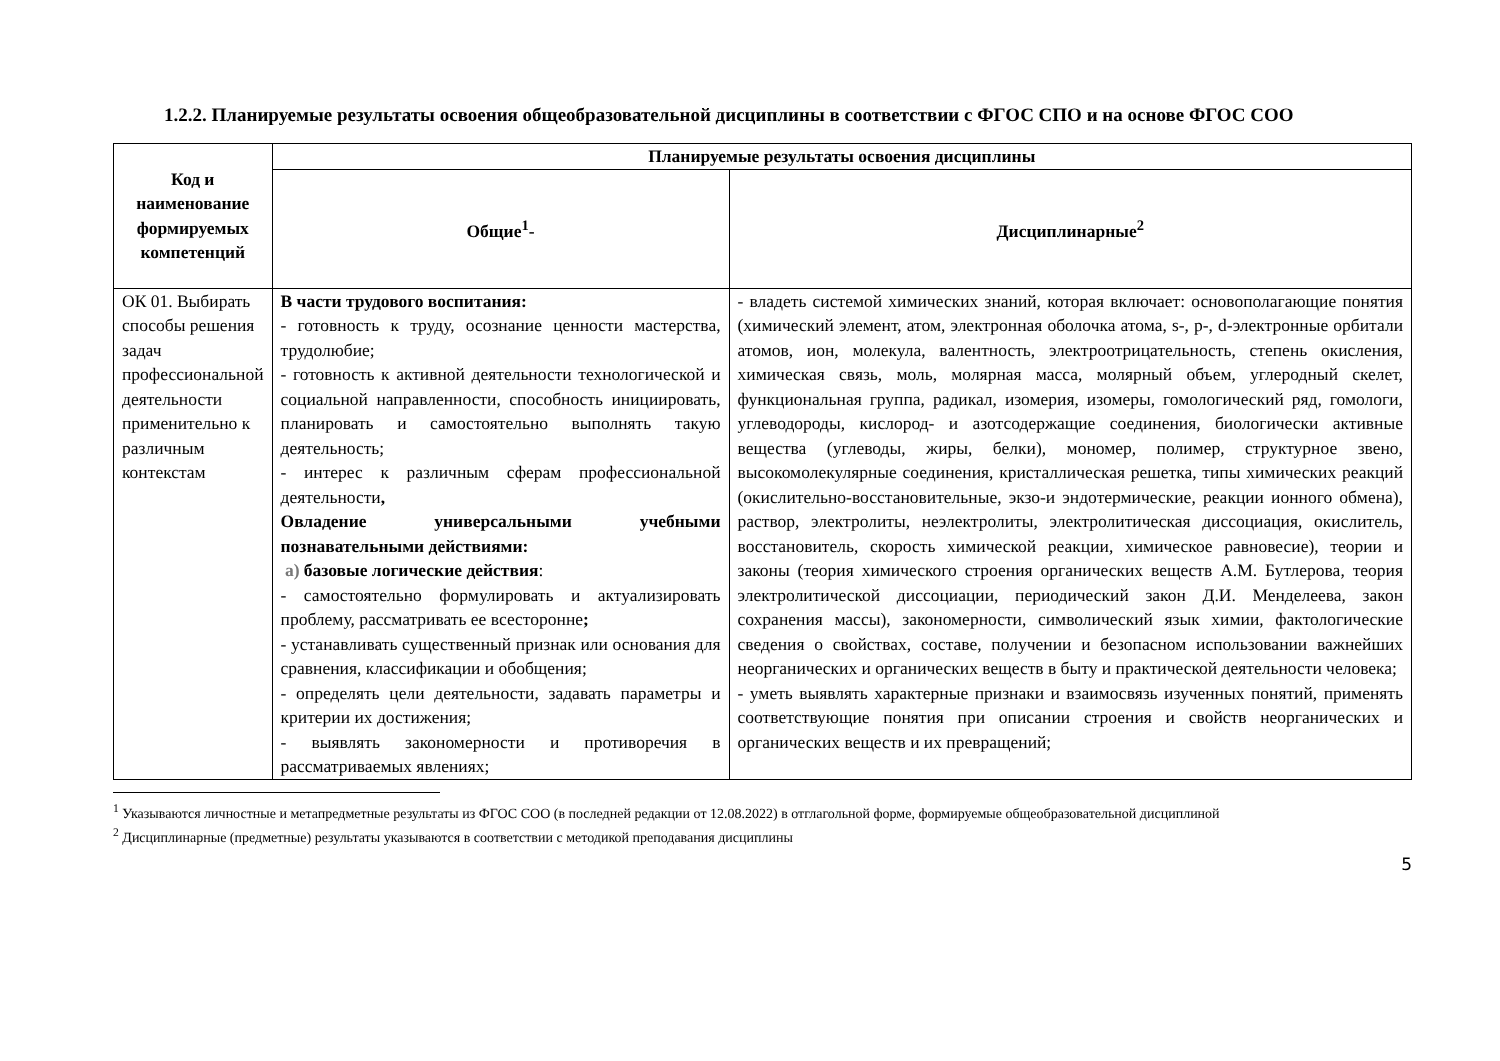1.2.2. Планируемые результаты освоения общеобразовательной дисциплины в соответствии с ФГОС СПО и на основе ФГОС СОО
| Код и наименование формируемых компетенций | Планируемые результаты освоения дисциплины | |
| --- | --- | --- |
| | Общие<sup>1</sup>- | Дисциплинарные<sup>2</sup> |
| ОК 01. Выбирать способы решения задач профессиональной деятельности применительно к различным контекстам | В части трудового воспитания: - готовность к труду, осознание ценности мастерства, трудолюбие; - готовность к активной деятельности технологической и социальной направленности, способность инициировать, планировать и самостоятельно выполнять такую деятельность; - интерес к различным сферам профессиональной деятельности , Овладение универсальными учебными познавательными действиями: а) базовые логические действия : - самостоятельно формулировать и актуализировать проблему, рассматривать ее всесторонне ; - устанавливать существенный признак или основания для сравнения, классификации и обобщения; - определять цели деятельности, задавать параметры и критерии их достижения; - выявлять закономерности и противоречия в рассматриваемых явлениях; | - владеть системой химических знаний, которая включает: основополагающие понятия (химический элемент, атом, электронная оболочка атома, s-, p-, d-электронные орбитали атомов, ион, молекула, валентность, электроотрицательность, степень окисления, химическая связь, моль, молярная масса, молярный объем, углеродный скелет, функциональная группа, радикал, изомерия, изомеры, гомологический ряд, гомологи, углеводороды, кислород- и азотсодержащие соединения, биологически активные вещества (углеводы, жиры, белки), мономер, полимер, структурное звено, высокомолекулярные соединения, кристаллическая решетка, типы химических реакций (окислительно-восстановительные, экзо-и эндотермические, реакции ионного обмена), раствор, электролиты, неэлектролиты, электролитическая диссоциация, окислитель, восстановитель, скорость химической реакции, химическое равновесие), теории и законы (теория химического строения органических веществ А.М. Бутлерова, теория электролитической диссоциации, периодический закон Д.И. Менделеева, закон сохранения массы), закономерности, символический язык химии, фактологические сведения о свойствах, составе, получении и безопасном использовании важнейших неорганических и органических веществ в быту и практической деятельности человека; - уметь выявлять характерные признаки и взаимосвязь изученных понятий, применять соответствующие понятия при описании строения и свойств неорганических и органических веществ и их превращений; |
<sup>1</sup> Указываются личностные и метапредметные результаты из ФГОС СОО (в последней редакции от 12.08.2022) в отглагольной форме, формируемые общеобразовательной дисциплиной
<sup>2</sup> Дисциплинарные (предметные) результаты указываются в соответствии с методикой преподавания дисциплины
5